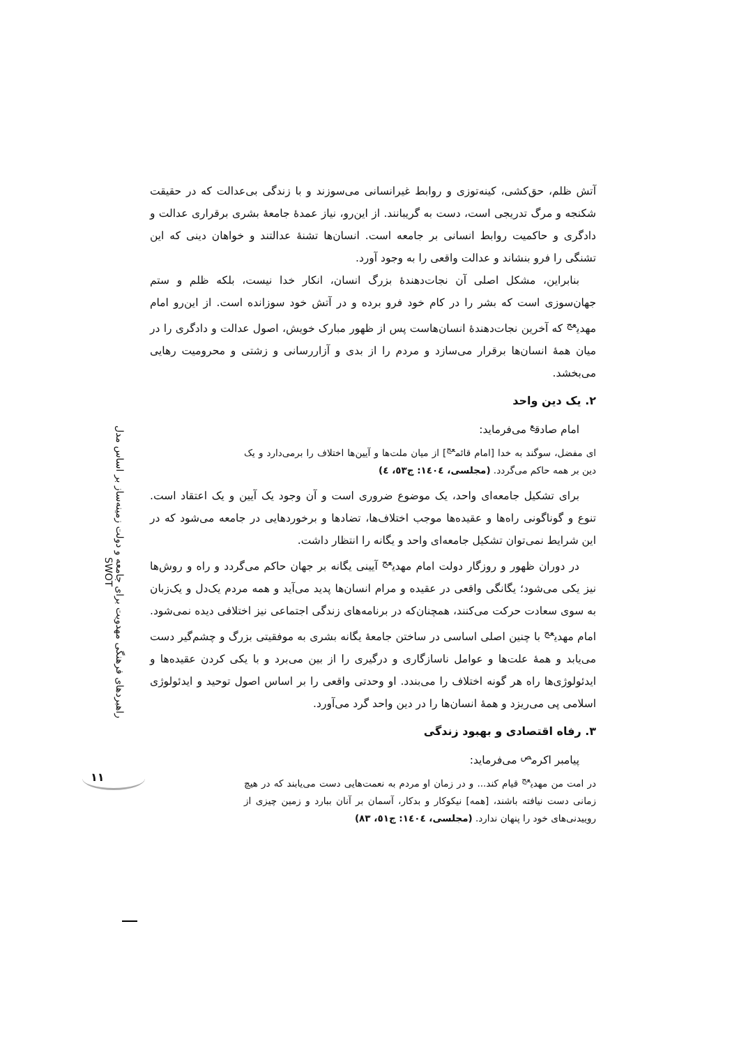راهبردهای فرهنگی مهدویت برای جامعه و دولت زمینه‌ساز بر اساس مدل SWOT
۱۱
آتش ظلم، حق‌کشی، کینه‌توزی و روابط غیرانسانی می‌سوزند و با زندگی بی‌عدالت که در حقیقت شکنجه و مرگ تدریجی است، دست به گریبانند. از این‌رو، نیاز عمدهٔ جامعهٔ بشری برقراری عدالت و دادگری و حاکمیت روابط انسانی بر جامعه است. انسان‌ها تشنهٔ عدالتند و خواهان دینی که این تشنگی را فرو بنشاند و عدالت واقعی را به وجود آورد.
بنابراین، مشکل اصلی آن نجات‌دهندهٔ بزرگ انسان، انکار خدا نیست، بلکه ظلم و ستم جهان‌سوزی است که بشر را در کام خود فرو برده و در آتش خود سوزانده است. از این‌رو امام مهدی<sup>عج</sup> که آخرین نجات‌دهندهٔ انسان‌هاست پس از ظهور مبارک خویش، اصول عدالت و دادگری را در میان همهٔ انسان‌ها برقرار می‌سازد و مردم را از بدی و آزاررسانی و زشتی و محرومیت رهایی می‌بخشد.
۲. یک دین واحد
امام صادق<sup>ع</sup> می‌فرماید:
ای مفضل، سوگند به خدا [امام قائم<sup>عج</sup>] از میان ملت‌ها و آیین‌ها اختلاف را برمی‌دارد و یک دین بر همه حاکم می‌گردد. (مجلسی، ١٤٠٤: ج٥٣، ٤)
برای تشکیل جامعه‌ای واحد، یک موضوع ضروری است و آن وجود یک آیین و یک اعتقاد است. تنوع و گوناگونی راه‌ها و عقیده‌ها موجب اختلاف‌ها، تضادها و برخوردهایی در جامعه می‌شود که در این شرایط نمی‌توان تشکیل جامعه‌ای واحد و یگانه را انتظار داشت.
در دوران ظهور و روزگار دولت امام مهدی<sup>عج</sup> آیینی یگانه بر جهان حاکم می‌گردد و راه و روش‌ها نیز یکی می‌شود؛ یگانگی واقعی در عقیده و مرام انسان‌ها پدید می‌آید و همه مردم یک‌دل و یک‌زبان به سوی سعادت حرکت می‌کنند، همچنان‌که در برنامه‌های زندگی اجتماعی نیز اختلافی دیده نمی‌شود. امام مهدی<sup>عج</sup> با چنین اصلی اساسی در ساختن جامعهٔ یگانه بشری به موفقیتی بزرگ و چشم‌گیر دست می‌یابد و همهٔ علت‌ها و عوامل ناسازگاری و درگیری را از بین می‌برد و با یکی کردن عقیده‌ها و ایدئولوژی‌ها راه هر گونه اختلاف را می‌بندد. او وحدتی واقعی را بر اساس اصول توحید و ایدئولوژی اسلامی پی می‌ریزد و همهٔ انسان‌ها را در دین واحد گرد می‌آورد.
۳. رفاه اقتصادی و بهبود زندگی
پیامبر اکرم<sup>ص</sup> می‌فرماید:
در امت من مهدی<sup>عج</sup> قیام کند... و در زمان او مردم به نعمت‌هایی دست می‌یابند که در هیچ زمانی دست نیافته باشند، [همه] نیکوکار و بدکار، آسمان بر آنان ببارد و زمین چیزی از روییدنی‌های خود را پنهان ندارد. (مجلسی، ١٤٠٤: ج٥١، ٨٣)